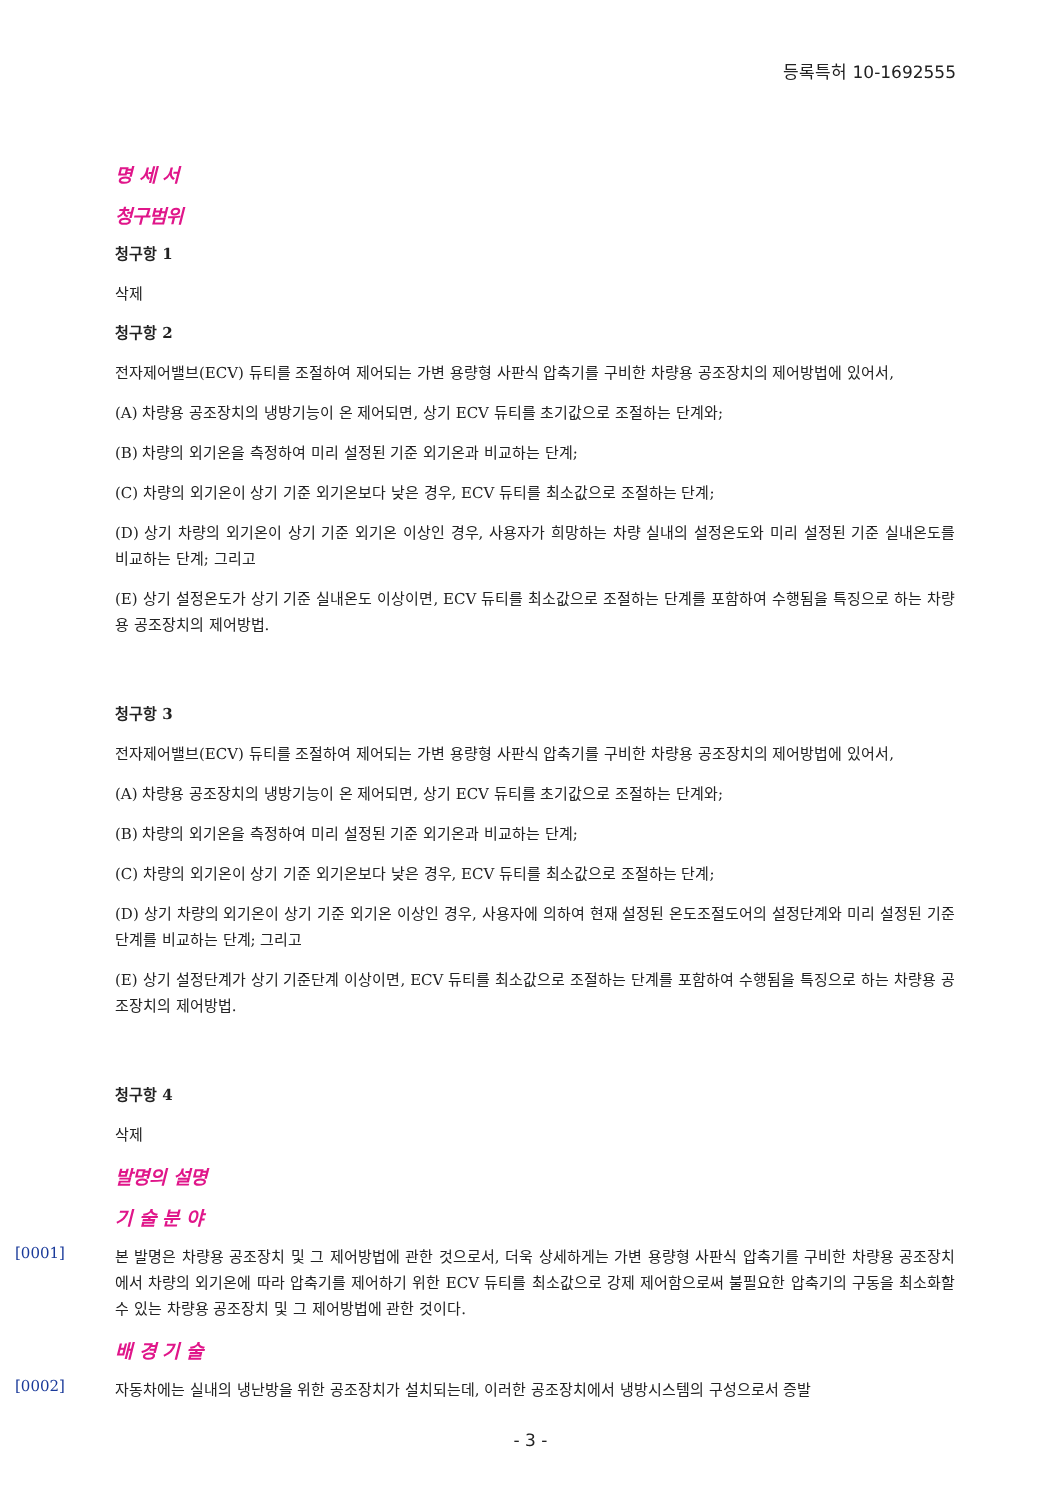등록특허 10-1692555
명 세 서
청구범위
청구항 1
삭제
청구항 2
전자제어밸브(ECV) 듀티를 조절하여 제어되는 가변 용량형 사판식 압축기를 구비한 차량용 공조장치의 제어방법에 있어서,
(A) 차량용 공조장치의 냉방기능이 온 제어되면, 상기 ECV 듀티를 초기값으로 조절하는 단계와;
(B) 차량의 외기온을 측정하여 미리 설정된 기준 외기온과 비교하는 단계;
(C) 차량의 외기온이 상기 기준 외기온보다 낮은 경우, ECV 듀티를 최소값으로 조절하는 단계;
(D) 상기 차량의 외기온이 상기 기준 외기온 이상인 경우, 사용자가 희망하는 차량 실내의 설정온도와 미리 설정된 기준 실내온도를 비교하는 단계; 그리고
(E) 상기 설정온도가 상기 기준 실내온도 이상이면, ECV 듀티를 최소값으로 조절하는 단계를 포함하여 수행됨을 특징으로 하는 차량용 공조장치의 제어방법.
청구항 3
전자제어밸브(ECV) 듀티를 조절하여 제어되는 가변 용량형 사판식 압축기를 구비한 차량용 공조장치의 제어방법에 있어서,
(A) 차량용 공조장치의 냉방기능이 온 제어되면, 상기 ECV 듀티를 초기값으로 조절하는 단계와;
(B) 차량의 외기온을 측정하여 미리 설정된 기준 외기온과 비교하는 단계;
(C) 차량의 외기온이 상기 기준 외기온보다 낮은 경우, ECV 듀티를 최소값으로 조절하는 단계;
(D) 상기 차량의 외기온이 상기 기준 외기온 이상인 경우, 사용자에 의하여 현재 설정된 온도조절도어의 설정단계와 미리 설정된 기준단계를 비교하는 단계; 그리고
(E) 상기 설정단계가 상기 기준단계 이상이면, ECV 듀티를 최소값으로 조절하는 단계를 포함하여 수행됨을 특징으로 하는 차량용 공조장치의 제어방법.
청구항 4
삭제
발명의 설명
기 술 분 야
[0001]
본 발명은 차량용 공조장치 및 그 제어방법에 관한 것으로서, 더욱 상세하게는 가변 용량형 사판식 압축기를 구비한 차량용 공조장치에서 차량의 외기온에 따라 압축기를 제어하기 위한 ECV 듀티를 최소값으로 강제 제어함으로써 불필요한 압축기의 구동을 최소화할 수 있는 차량용 공조장치 및 그 제어방법에 관한 것이다.
배 경 기 술
[0002]
자동차에는 실내의 냉난방을 위한 공조장치가 설치되는데, 이러한 공조장치에서 냉방시스템의 구성으로서 증발
- 3 -